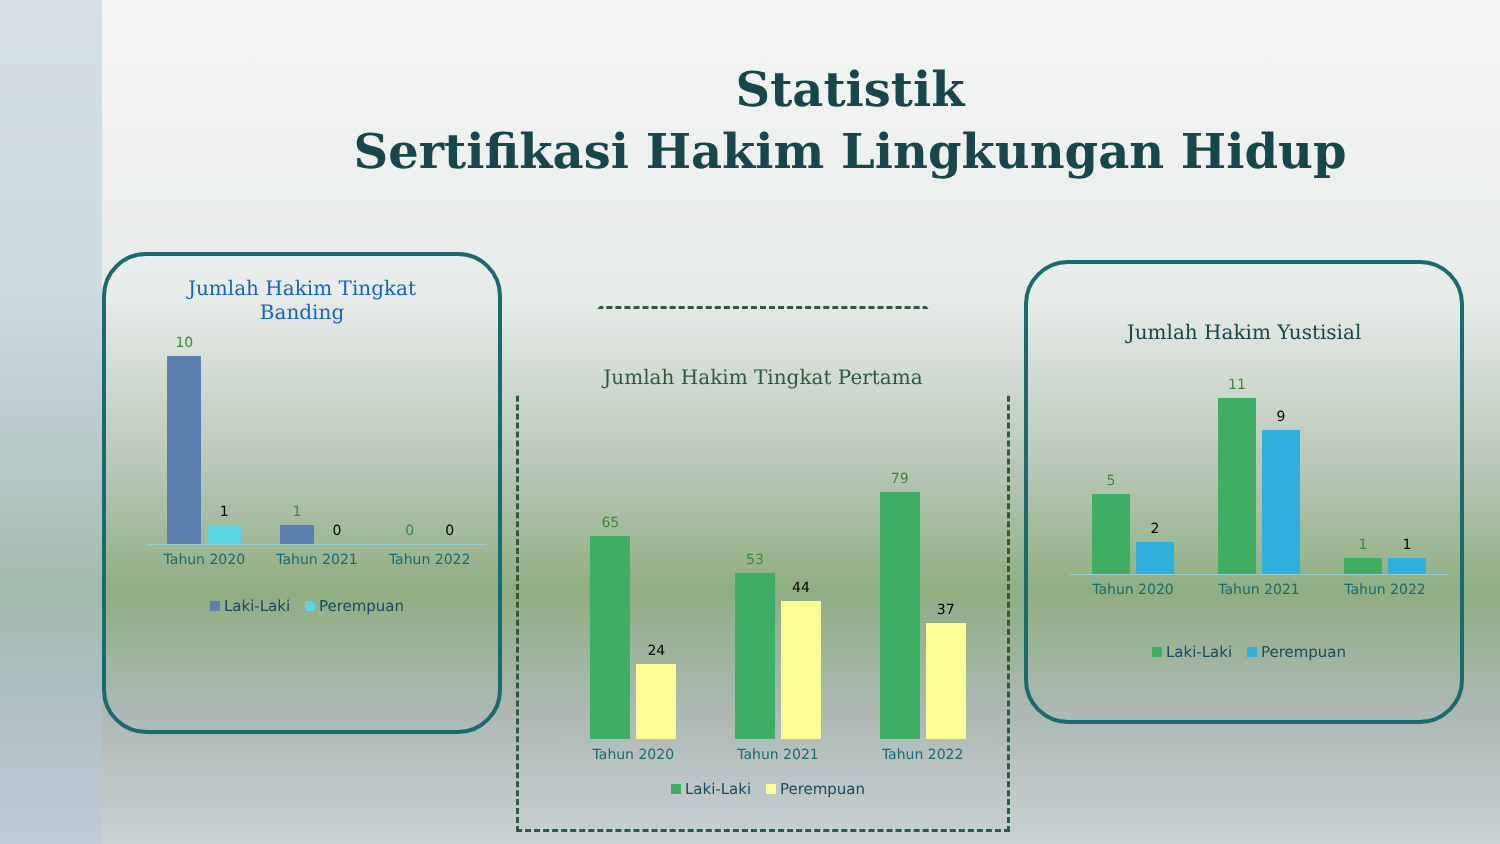Statistik
Sertifikasi Hakim Lingkungan Hidup
Jumlah Hakim Tingkat
Banding
10
1
1
0
0
0
Tahun 2020 Tahun 2021 Tahun 2022
Laki-Laki Perempuan
Jumlah Hakim Tingkat Pertama
65
24
53
44
79
37
Tahun 2020 Tahun 2021 Tahun 2022
Laki-Laki Perempuan
Jumlah Hakim Yustisial
5
2
11
9
1
1
Tahun 2020 Tahun 2021 Tahun 2022
Laki-Laki Perempuan